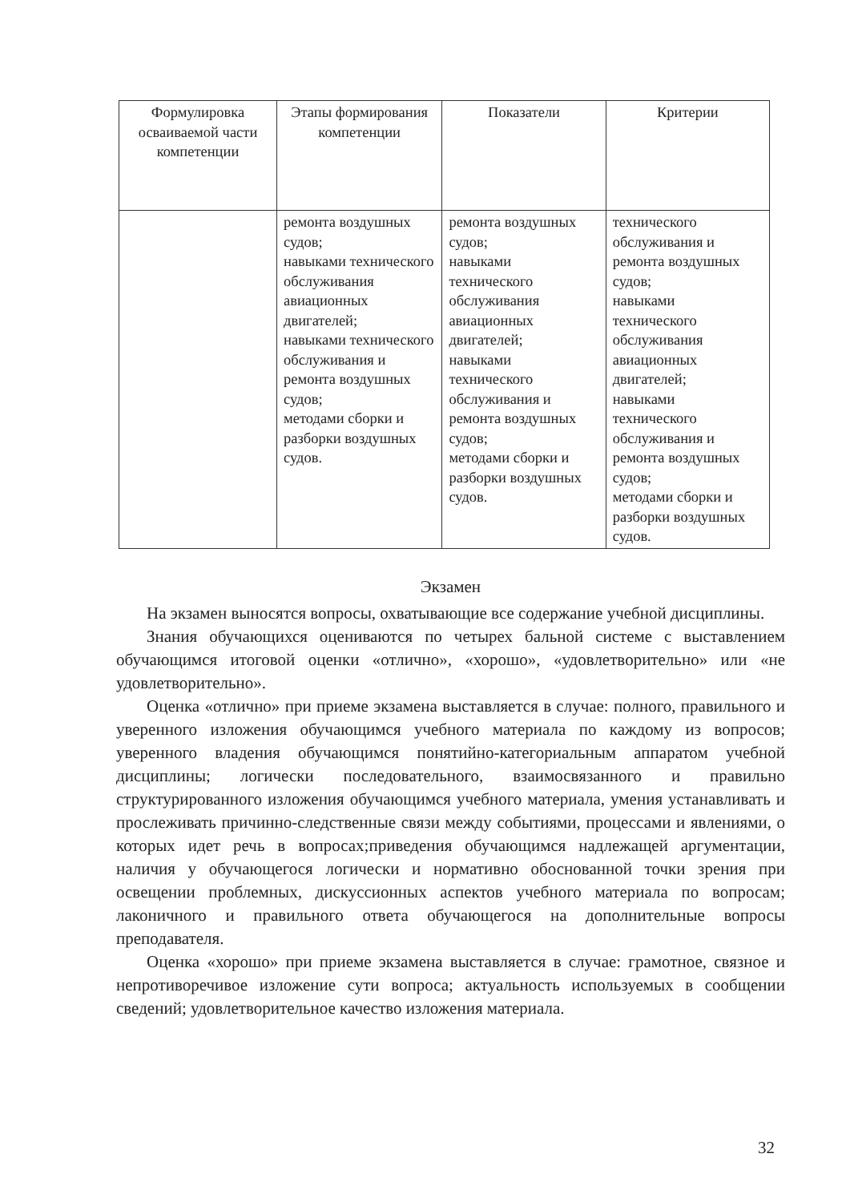| Формулировка осваиваемой части компетенции | Этапы формирования компетенции | Показатели | Критерии |
| --- | --- | --- | --- |
| | ремонта воздушных судов; навыками технического обслуживания авиационных двигателей; навыками технического обслуживания и ремонта воздушных судов; методами сборки и разборки воздушных судов. | ремонта воздушных судов; навыками технического обслуживания авиационных двигателей; навыками технического обслуживания и ремонта воздушных судов; методами сборки и разборки воздушных судов. | технического обслуживания и ремонта воздушных судов; навыками технического обслуживания авиационных двигателей; навыками технического обслуживания и ремонта воздушных судов; методами сборки и разборки воздушных судов. |
Экзамен
На экзамен выносятся вопросы, охватывающие все содержание учебной дисциплины.
Знания обучающихся оцениваются по четырех бальной системе с выставлением обучающимся итоговой оценки «отлично», «хорошо», «удовлетворительно» или «не удовлетворительно».
Оценка «отлично» при приеме экзамена выставляется в случае: полного, правильного и уверенного изложения обучающимся учебного материала по каждому из вопросов; уверенного владения обучающимся понятийно-категориальным аппаратом учебной дисциплины; логически последовательного, взаимосвязанного и правильно структурированного изложения обучающимся учебного материала, умения устанавливать и прослеживать причинно-следственные связи между событиями, процессами и явлениями, о которых идет речь в вопросах;приведения обучающимся надлежащей аргументации, наличия у обучающегося логически и нормативно обоснованной точки зрения при освещении проблемных, дискуссионных аспектов учебного материала по вопросам; лаконичного и правильного ответа обучающегося на дополнительные вопросы преподавателя.
Оценка «хорошо» при приеме экзамена выставляется в случае: грамотное, связное и непротиворечивое изложение сути вопроса; актуальность используемых в сообщении сведений; удовлетворительное качество изложения материала.
32